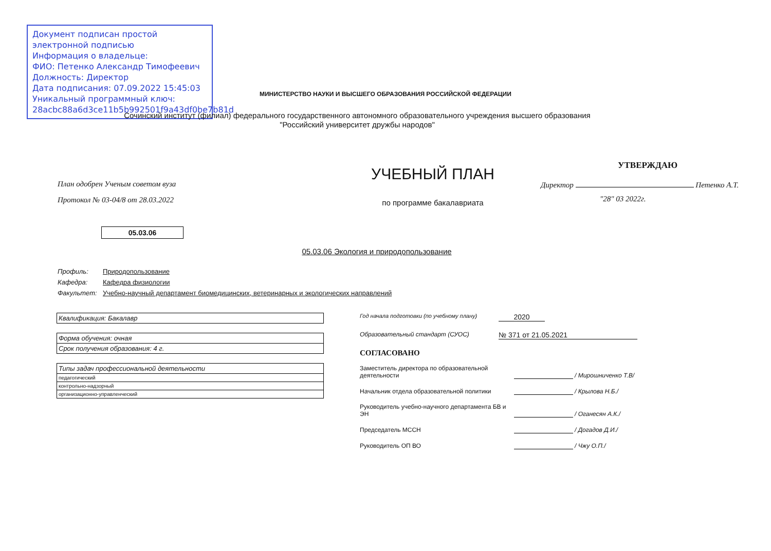Документ подписан простой электронной подписью
Информация о владельце:
ФИО: Петенко Александр Тимофеевич
Должность: Директор
Дата подписания: 07.09.2022 15:45:03
Уникальный программный ключ:
28acbc88a6d3ce11b5b992501f9a43df0be7b81d
МИНИСТЕРСТВО НАУКИ И ВЫСШЕГО ОБРАЗОВАНИЯ РОССИЙСКОЙ ФЕДЕРАЦИИ
Сочинский институт (филиал) федерального государственного автономного образовательного учреждения высшего образования
"Российский университет дружбы народов"
План одобрен Ученым советом вуза
Протокол № 03-04/8 от 28.03.2022
05.03.06
УЧЕБНЫЙ ПЛАН
по программе бакалавриата
УТВЕРЖДАЮ
Директор Петенко А.Т.
"28" 03 2022г.
05.03.06 Экология и природопользование
Профиль: Природопользование
Кафедра: Кафедра физиологии
Факультет: Учебно-научный департамент биомедицинских, ветеринарных и экологических направлений
| Квалификация: Бакалавр |
| Форма обучения: очная |
| Срок получения образования: 4 г. |
| Типы задач профессиональной деятельности |
| педагогический |
| контрольно-надзорный |
| организационно-управленческий |
Год начала подготовки (по учебному плану) 2020
Образовательный стандарт (СУОС) № 371 от 21.05.2021
СОГЛАСОВАНО
Заместитель директора по образовательной деятельности / Мирошниченко Т.В/
Начальник отдела образовательной политики / Крылова Н.Б./
Руководитель учебно-научного департамента БВ и ЭН / Оганесян А.К./
Председатель МССН / Догадов Д.И./
Руководитель ОП ВО / Чжу О.П./